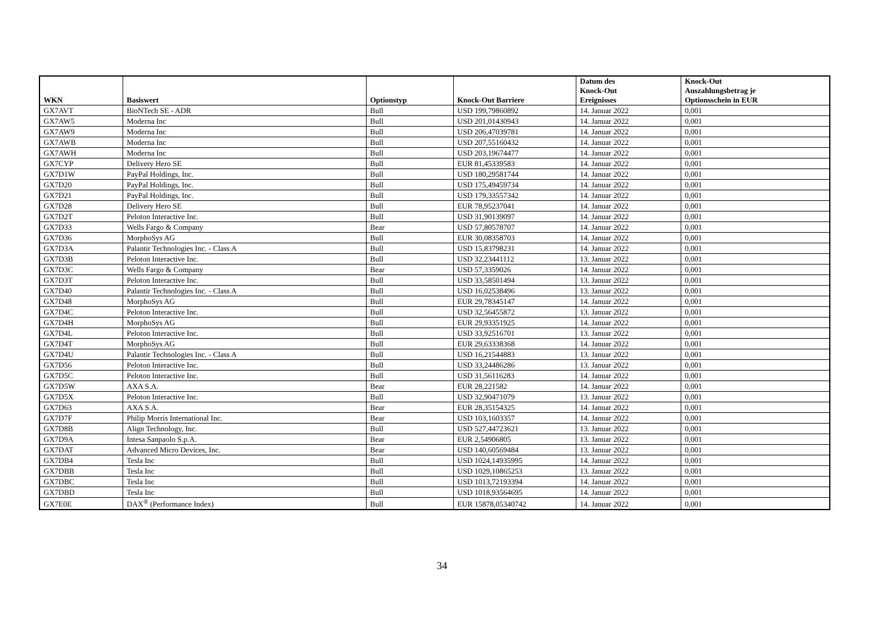| WKN | Basiswert | Optionstyp | Knock-Out Barriere | Datum des Knock-Out Ereignisses | Knock-Out Auszahlungsbetrag je Optionsschein in EUR |
| --- | --- | --- | --- | --- | --- |
| GX7AVT | BioNTech SE - ADR | Bull | USD 199,79860892 | 14. Januar 2022 | 0,001 |
| GX7AW5 | Moderna Inc | Bull | USD 201,01430943 | 14. Januar 2022 | 0,001 |
| GX7AW9 | Moderna Inc | Bull | USD 206,47039781 | 14. Januar 2022 | 0,001 |
| GX7AWB | Moderna Inc | Bull | USD 207,55160432 | 14. Januar 2022 | 0,001 |
| GX7AWH | Moderna Inc | Bull | USD 203,19674477 | 14. Januar 2022 | 0,001 |
| GX7CYP | Delivery Hero SE | Bull | EUR 81,45339583 | 14. Januar 2022 | 0,001 |
| GX7D1W | PayPal Holdings, Inc. | Bull | USD 180,29581744 | 14. Januar 2022 | 0,001 |
| GX7D20 | PayPal Holdings, Inc. | Bull | USD 175,49459734 | 14. Januar 2022 | 0,001 |
| GX7D21 | PayPal Holdings, Inc. | Bull | USD 179,33557342 | 14. Januar 2022 | 0,001 |
| GX7D28 | Delivery Hero SE | Bull | EUR 78,95237041 | 14. Januar 2022 | 0,001 |
| GX7D2T | Peloton Interactive Inc. | Bull | USD 31,90139097 | 14. Januar 2022 | 0,001 |
| GX7D33 | Wells Fargo & Company | Bear | USD 57,80578707 | 14. Januar 2022 | 0,001 |
| GX7D36 | MorphoSys AG | Bull | EUR 30,08358703 | 14. Januar 2022 | 0,001 |
| GX7D3A | Palantir Technologies Inc. - Class A | Bull | USD 15,83798231 | 14. Januar 2022 | 0,001 |
| GX7D3B | Peloton Interactive Inc. | Bull | USD 32,23441112 | 13. Januar 2022 | 0,001 |
| GX7D3C | Wells Fargo & Company | Bear | USD 57,3359026 | 14. Januar 2022 | 0,001 |
| GX7D3T | Peloton Interactive Inc. | Bull | USD 33,58501494 | 13. Januar 2022 | 0,001 |
| GX7D40 | Palantir Technologies Inc. - Class A | Bull | USD 16,02538496 | 13. Januar 2022 | 0,001 |
| GX7D48 | MorphoSys AG | Bull | EUR 29,78345147 | 14. Januar 2022 | 0,001 |
| GX7D4C | Peloton Interactive Inc. | Bull | USD 32,56455872 | 13. Januar 2022 | 0,001 |
| GX7D4H | MorphoSys AG | Bull | EUR 29,93351925 | 14. Januar 2022 | 0,001 |
| GX7D4L | Peloton Interactive Inc. | Bull | USD 33,92516701 | 13. Januar 2022 | 0,001 |
| GX7D4T | MorphoSys AG | Bull | EUR 29,63338368 | 14. Januar 2022 | 0,001 |
| GX7D4U | Palantir Technologies Inc. - Class A | Bull | USD 16,21544883 | 13. Januar 2022 | 0,001 |
| GX7D56 | Peloton Interactive Inc. | Bull | USD 33,24486286 | 13. Januar 2022 | 0,001 |
| GX7D5C | Peloton Interactive Inc. | Bull | USD 31,56116283 | 14. Januar 2022 | 0,001 |
| GX7D5W | AXA S.A. | Bear | EUR 28,221582 | 14. Januar 2022 | 0,001 |
| GX7D5X | Peloton Interactive Inc. | Bull | USD 32,90471079 | 13. Januar 2022 | 0,001 |
| GX7D63 | AXA S.A. | Bear | EUR 28,35154325 | 14. Januar 2022 | 0,001 |
| GX7D7F | Philip Morris International Inc. | Bear | USD 103,1603357 | 14. Januar 2022 | 0,001 |
| GX7D8B | Align Technology, Inc. | Bull | USD 527,44723621 | 13. Januar 2022 | 0,001 |
| GX7D9A | Intesa Sanpaolo S.p.A. | Bear | EUR 2,54906805 | 13. Januar 2022 | 0,001 |
| GX7DAT | Advanced Micro Devices, Inc. | Bear | USD 140,60569484 | 13. Januar 2022 | 0,001 |
| GX7DB4 | Tesla Inc | Bull | USD 1024,14935995 | 14. Januar 2022 | 0,001 |
| GX7DBB | Tesla Inc | Bull | USD 1029,10865253 | 13. Januar 2022 | 0,001 |
| GX7DBC | Tesla Inc | Bull | USD 1013,72193394 | 14. Januar 2022 | 0,001 |
| GX7DBD | Tesla Inc | Bull | USD 1018,93564695 | 14. Januar 2022 | 0,001 |
| GX7E0E | DAX<sup>®</sup> (Performance Index) | Bull | EUR 15878,05340742 | 14. Januar 2022 | 0,001 |
34